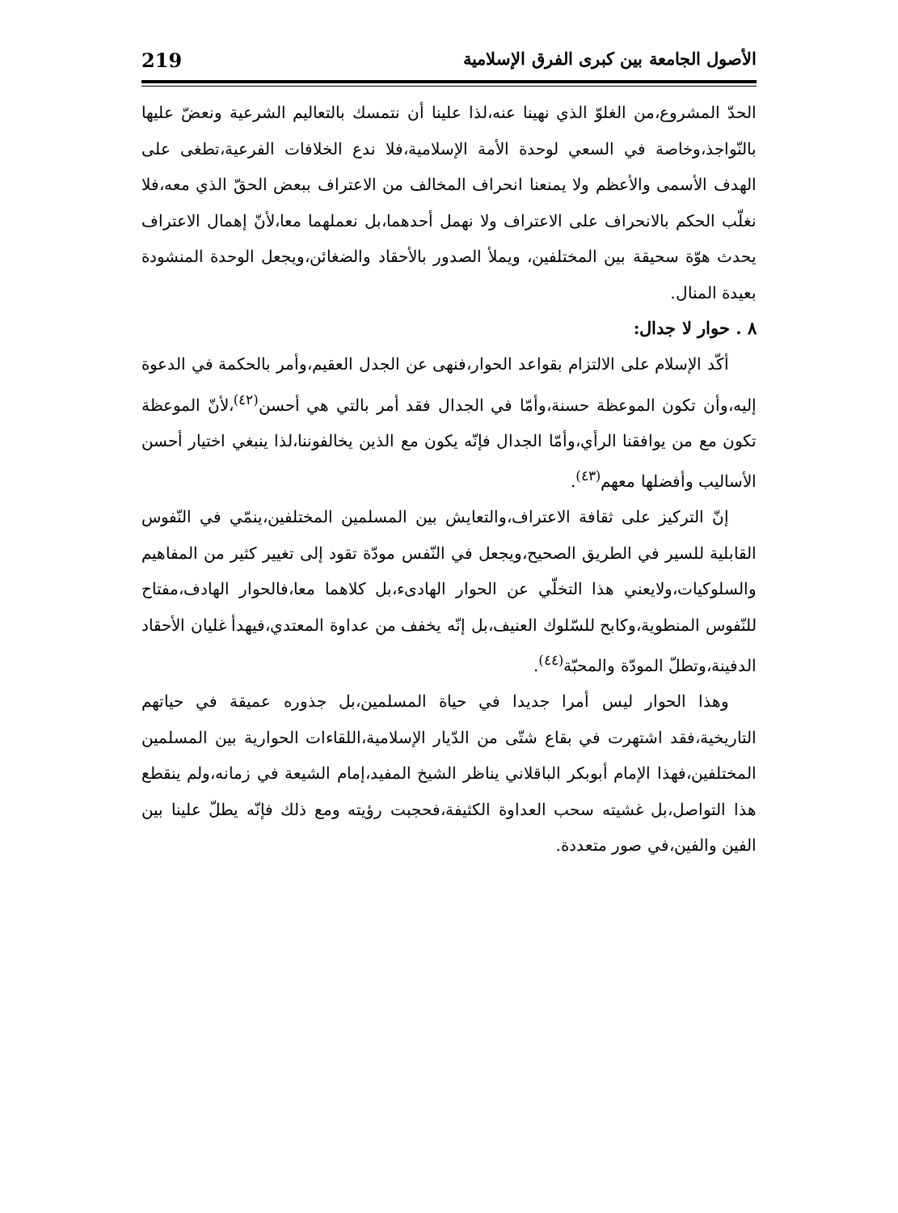الأصول الجامعة بين كبرى الفرق الإسلامية 219
الحدّ المشروع،من الغلوّ الذي نهينا عنه،لذا علينا أن نتمسك بالتعاليم الشرعية ونعضّ عليها بالنّواجذ،وخاصة في السعي لوحدة الأمة الإسلامية،فلا ندع الخلافات الفرعية،تطغى على الهدف الأسمى والأعظم ولا يمنعنا انحراف المخالف من الاعتراف ببعض الحقّ الذي معه،فلا نغلّب الحكم بالانحراف على الاعتراف ولا نهمل أحدهما،بل نعملهما معا،لأنّ إهمال الاعتراف يحدث هوّة سحيقة بين المختلفين، ويملأ الصدور بالأحقاد والضغائن،ويجعل الوحدة المنشودة بعيدة المنال.
٨ . حوار لا جدال:
أكّد الإسلام على الالتزام بقواعد الحوار،فنهى عن الجدل العقيم،وأمر بالحكمة في الدعوة إليه،وأن تكون الموعظة حسنة،وأمّا في الجدال فقد أمر بالتي هي أحسن<sup>(٤٢)</sup>،لأنّ الموعظة تكون مع من يوافقنا الرأي،وأمّا الجدال فإنّه يكون مع الذين يخالفوننا،لذا ينبغي اختيار أحسن الأساليب وأفضلها معهم<sup>(٤٣)</sup>.
إنّ التركيز على ثقافة الاعتراف،والتعايش بين المسلمين المختلفين،ينمّي في النّفوس القابلية للسير في الطريق الصحيح،ويجعل في النّفس مودّة تقود إلى تغيير كثير من المفاهيم والسلوكيات،ولايعني هذا التخلّي عن الحوار الهادىء،بل كلاهما معا،فالحوار الهادف،مفتاح للنّفوس المنطوية،وكابح للسّلوك العنيف،بل إنّه يخفف من عداوة المعتدي،فيهدأ غليان الأحقاد الدفينة،وتطلّ المودّة والمحبّة<sup>(٤٤)</sup>.
وهذا الحوار ليس أمرا جديدا في حياة المسلمين،بل جذوره عميقة في حياتهم التاريخية،فقد اشتهرت في بقاع شتّى من الدّيار الإسلامية،اللقاءات الحوارية بين المسلمين المختلفين،فهذا الإمام أبوبكر الباقلاني يناظر الشيخ المفيد،إمام الشيعة في زمانه،ولم ينقطع هذا التواصل،بل غشيته سحب العداوة الكثيفة،فحجبت رؤيته ومع ذلك فإنّه يطلّ علينا بين الفين والفين،في صور متعددة.